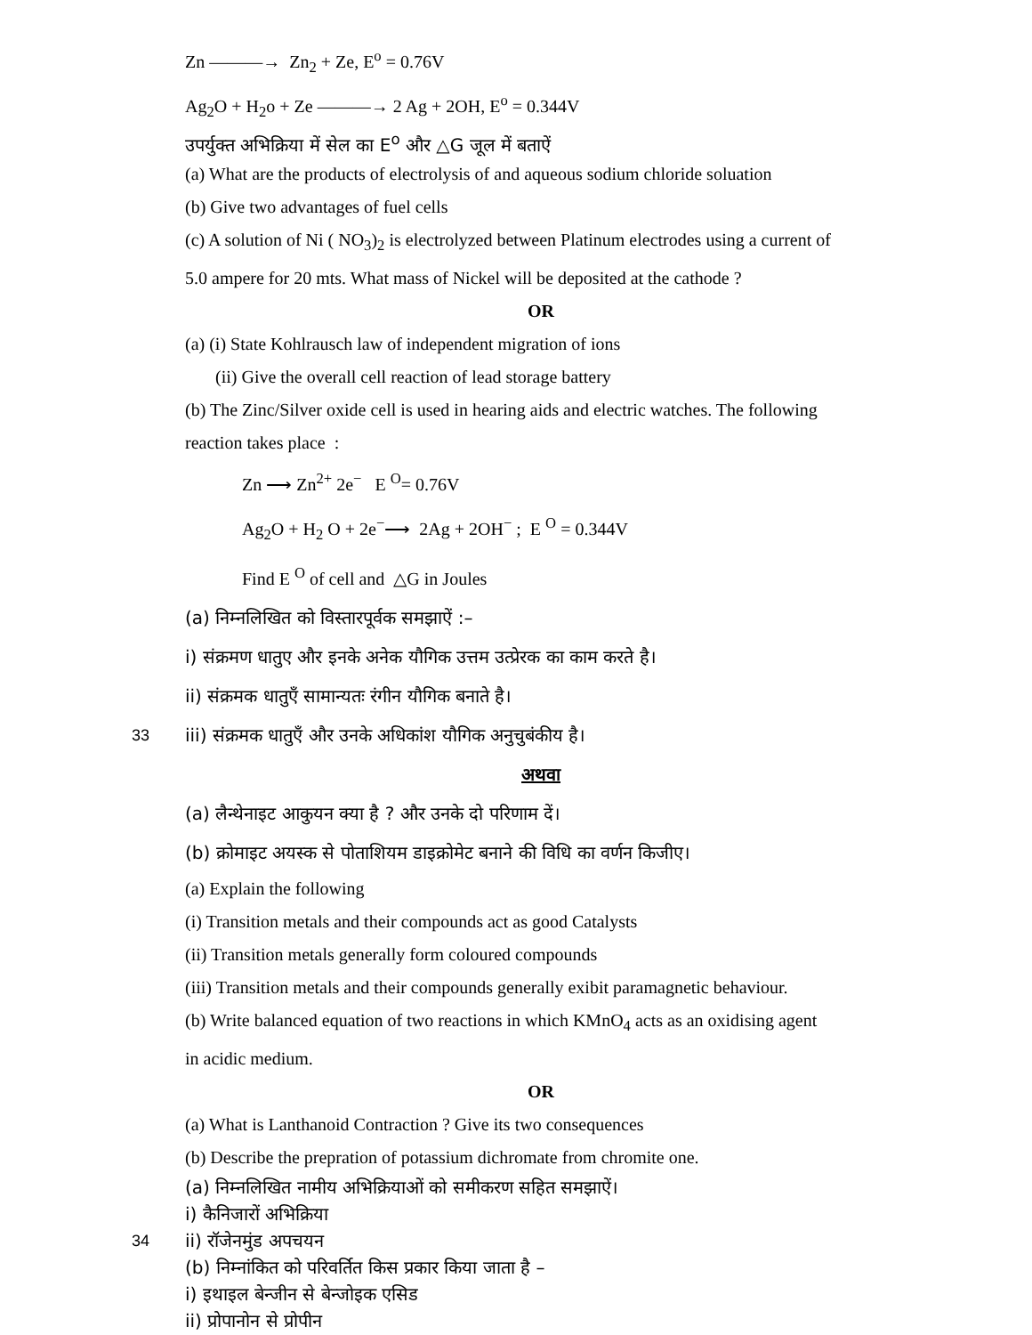Zn ———→ Zn<sub>2</sub> + Ze, E<sup>o</sup> = 0.76V
Ag<sub>2</sub>O + H<sub>2</sub>o + Ze ———→ 2 Ag + 2OH, E<sup>o</sup> = 0.344V
उपर्युक्त अभिक्रिया में सेल का E<sup>o</sup> और △G जूल में बताऐं
(a) What are the products of electrolysis of and aqueous sodium chloride soluation
(b) Give two advantages of fuel cells
(c) A solution of Ni ( NO<sub>3</sub>)<sub>2</sub> is electrolyzed between Platinum electrodes using a current of
5.0 ampere for 20 mts. What mass of Nickel will be deposited at the cathode ?
OR
(a) (i) State Kohlrausch law of independent migration of ions
(ii) Give the overall cell reaction of lead storage battery
(b) The Zinc/Silver oxide cell is used in hearing aids and electric watches. The following
reaction takes place :
Zn ⟶ Zn<sup>2+</sup> 2e<sup>−</sup> E <sup>O</sup>= 0.76V
Ag<sub>2</sub>O + H<sub>2</sub> O + 2e<sup>−</sup>⟶ 2Ag + 2OH<sup>−</sup> ; E <sup>O</sup> = 0.344V
Find E <sup>O</sup> of cell and △G in Joules
(a) निम्नलिखित को विस्तारपूर्वक समझाऐं :–
i) संक्रमण धातुए और इनके अनेक यौगिक उत्तम उत्प्रेरक का काम करते है।
ii) संक्रमक धातुएँ सामान्यतः रंगीन यौगिक बनाते है।
33 iii) संक्रमक धातुएँ और उनके अधिकांश यौगिक अनुचुबंकीय है।
अथवा
(a) लैन्थेनाइट आकुयन क्या है ? और उनके दो परिणाम दें।
(b) क्रोमाइट अयस्क से पोताशियम डाइक्रोमेट बनाने की विधि का वर्णन किजीए।
(a) Explain the following
(i) Transition metals and their compounds act as good Catalysts
(ii) Transition metals generally form coloured compounds
(iii) Transition metals and their compounds generally exibit paramagnetic behaviour.
(b) Write balanced equation of two reactions in which KMnO<sub>4</sub> acts as an oxidising agent
in acidic medium.
OR
(a) What is Lanthanoid Contraction ? Give its two consequences
(b) Describe the prepration of potassium dichromate from chromite one.
(a) निम्नलिखित नामीय अभिक्रियाओं को समीकरण सहित समझाऐं।
i) कैनिजारों अभिक्रिया
34 ii) रॉजेनमुंड अपचयन
(b) निम्नांकित को परिवर्तित किस प्रकार किया जाता है –
i) इथाइल बेन्जीन से बेन्जोइक एसिड
ii) प्रोपानोन से प्रोपीन